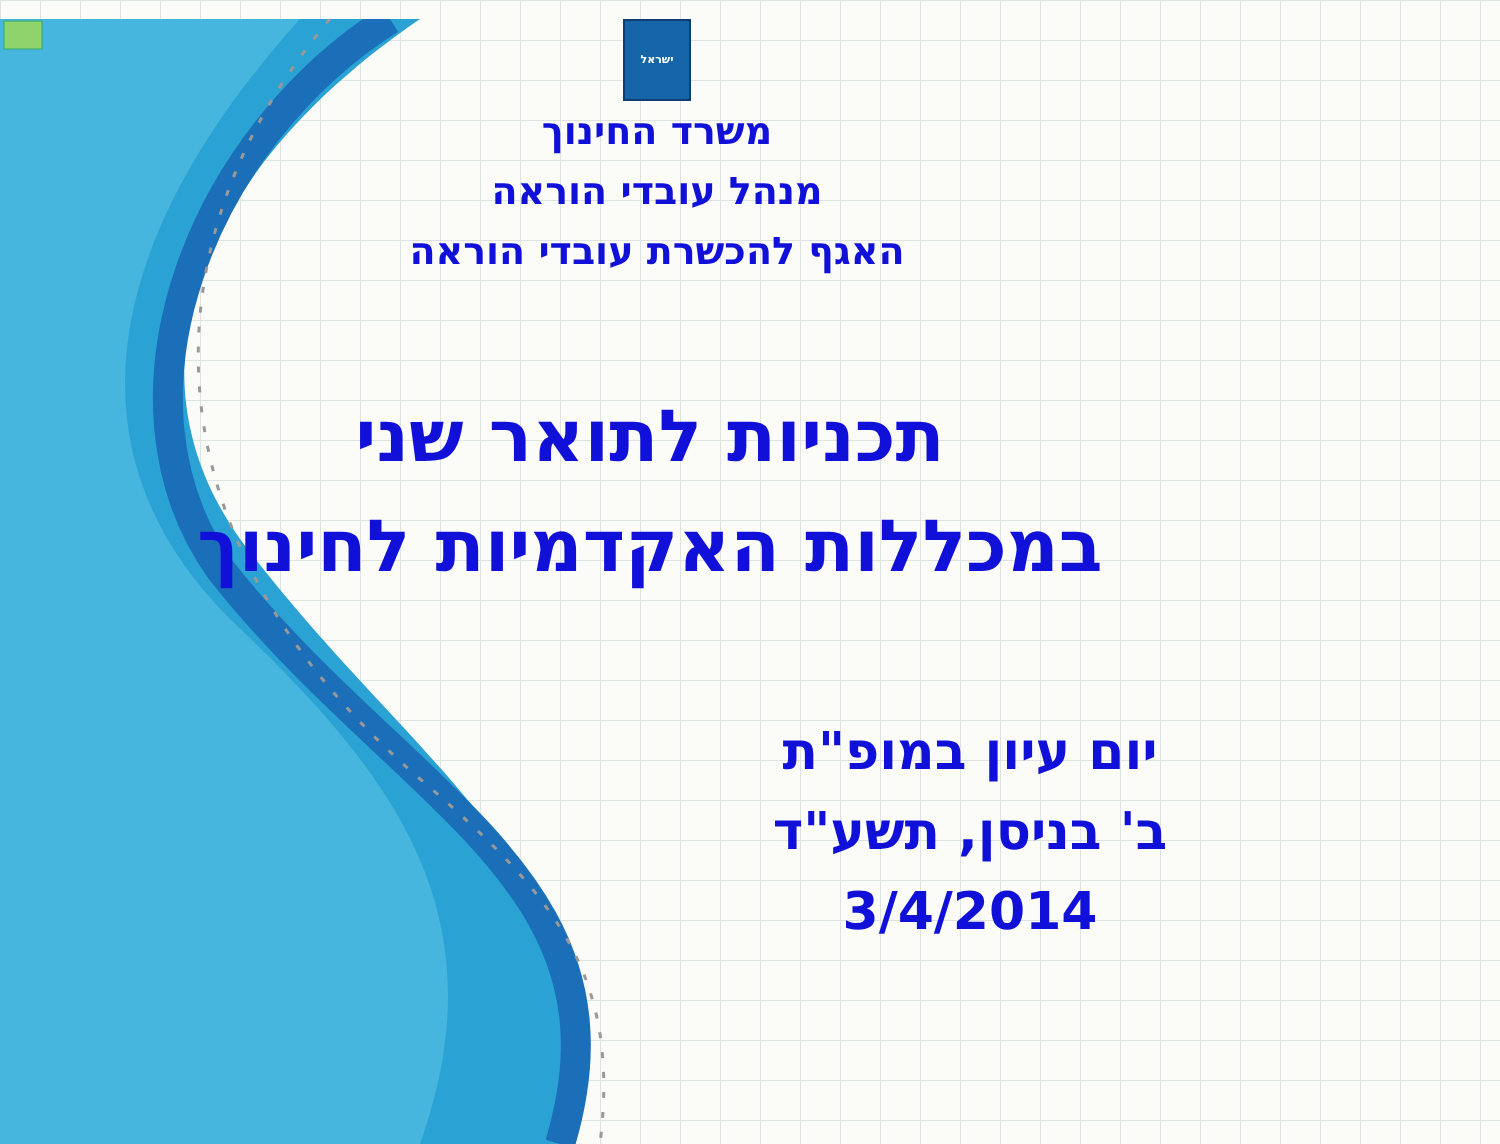ישראל
משרד החינוך
מנהל עובדי הוראה
האגף להכשרת עובדי הוראה
תכניות לתואר שני
במכללות האקדמיות לחינוך
יום עיון במופ"ת
ב' בניסן, תשע"ד
3/4/2014